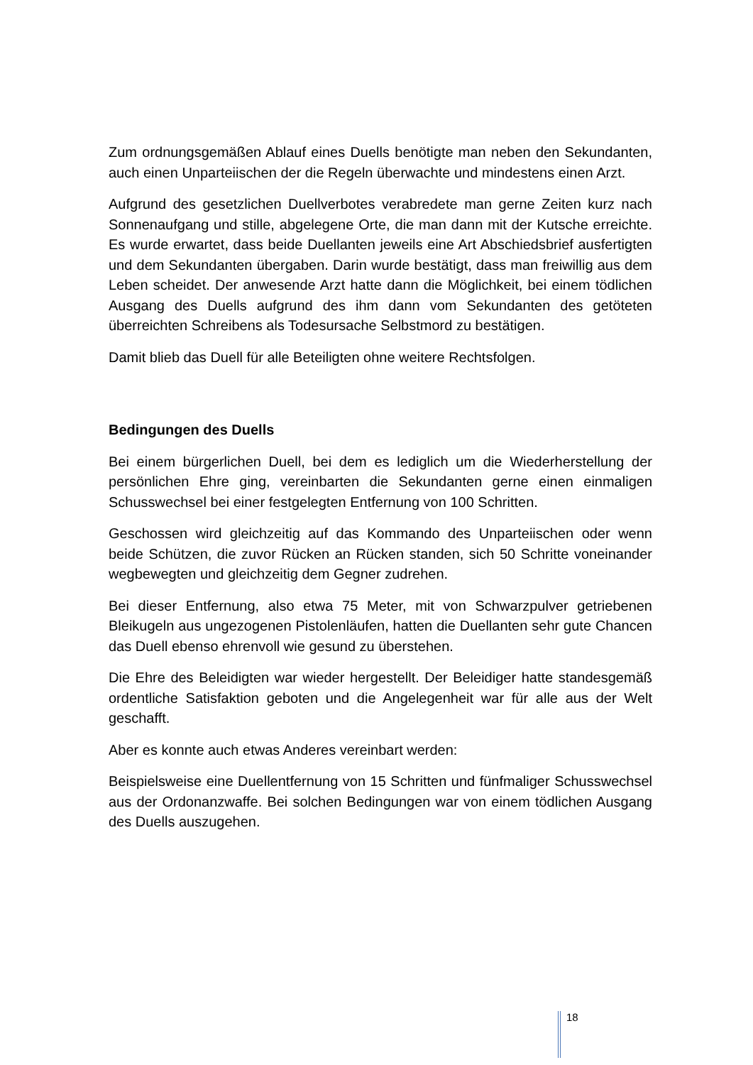Zum ordnungsgemäßen Ablauf eines Duells benötigte man neben den Sekundanten, auch einen Unparteiischen der die Regeln überwachte und mindestens einen Arzt.
Aufgrund des gesetzlichen Duellverbotes verabredete man gerne Zeiten kurz nach Sonnenaufgang und stille, abgelegene Orte, die man dann mit der Kutsche erreichte. Es wurde erwartet, dass beide Duellanten jeweils eine Art Abschiedsbrief ausfertigten und dem Sekundanten übergaben. Darin wurde bestätigt, dass man freiwillig aus dem Leben scheidet. Der anwesende Arzt hatte dann die Möglichkeit, bei einem tödlichen Ausgang des Duells aufgrund des ihm dann vom Sekundanten des getöteten überreichten Schreibens als Todesursache Selbstmord zu bestätigen.
Damit blieb das Duell für alle Beteiligten ohne weitere Rechtsfolgen.
Bedingungen des Duells
Bei einem bürgerlichen Duell, bei dem es lediglich um die Wiederherstellung der persönlichen Ehre ging, vereinbarten die Sekundanten gerne einen einmaligen Schusswechsel bei einer festgelegten Entfernung von 100 Schritten.
Geschossen wird gleichzeitig auf das Kommando des Unparteiischen oder wenn beide Schützen, die zuvor Rücken an Rücken standen, sich 50 Schritte voneinander wegbewegten und gleichzeitig dem Gegner zudrehen.
Bei dieser Entfernung, also etwa 75 Meter, mit von Schwarzpulver getriebenen Bleikugeln aus ungezogenen Pistolenläufen, hatten die Duellanten sehr gute Chancen das Duell ebenso ehrenvoll wie gesund zu überstehen.
Die Ehre des Beleidigten war wieder hergestellt. Der Beleidiger hatte standesgemäß ordentliche Satisfaktion geboten und die Angelegenheit war für alle aus der Welt geschafft.
Aber es konnte auch etwas Anderes vereinbart werden:
Beispielsweise eine Duellentfernung von 15 Schritten und fünfmaliger Schusswechsel aus der Ordonanzwaffe. Bei solchen Bedingungen war von einem tödlichen Ausgang des Duells auszugehen.
18